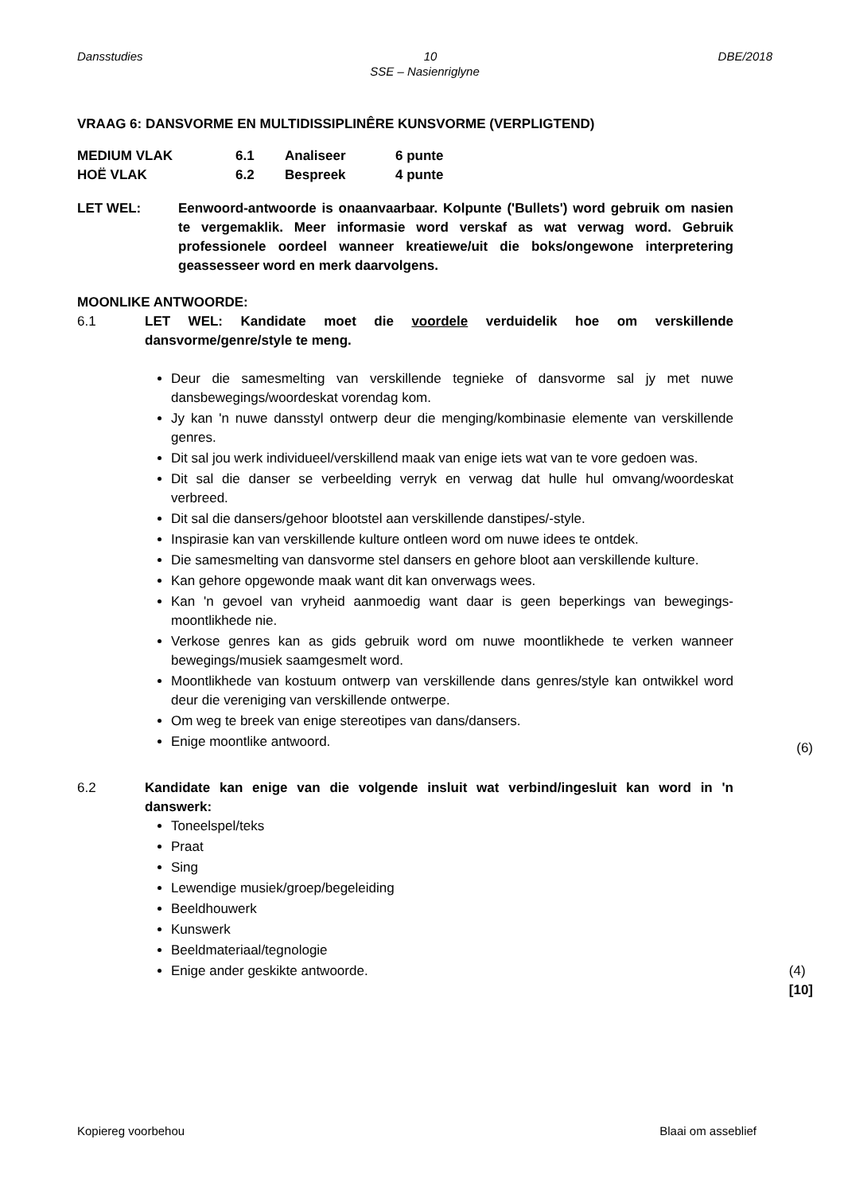Dansstudies 10 DBE/2018
SSE – Nasienriglyne
VRAAG 6: DANSVORME EN MULTIDISSIPLINÊRE KUNSVORME (VERPLIGTEND)
MEDIUM VLAK 6.1 Analiseer 6 punte
HOË VLAK 6.2 Bespreek 4 punte
LET WEL: Eenwoord-antwoorde is onaanvaarbaar. Kolpunte ('Bullets') word gebruik om nasien te vergemaklik. Meer informasie word verskaf as wat verwag word. Gebruik professionele oordeel wanneer kreatiewe/uit die boks/ongewone interpretering geassesseer word en merk daarvolgens.
MOONLIKE ANTWOORDE:
6.1 LET WEL: Kandidate moet die voordele verduidelik hoe om verskillende dansvorme/genre/style te meng.
Deur die samesmelting van verskillende tegnieke of dansvorme sal jy met nuwe dansbewegings/woordeskat vorendag kom.
Jy kan 'n nuwe dansstyl ontwerp deur die menging/kombinasie elemente van verskillende genres.
Dit sal jou werk individueel/verskillend maak van enige iets wat van te vore gedoen was.
Dit sal die danser se verbeelding verryk en verwag dat hulle hul omvang/woordeskat verbreed.
Dit sal die dansers/gehoor blootstel aan verskillende danstipes/-style.
Inspirasie kan van verskillende kulture ontleen word om nuwe idees te ontdek.
Die samesmelting van dansvorme stel dansers en gehore bloot aan verskillende kulture.
Kan gehore opgewonde maak want dit kan onverwags wees.
Kan 'n gevoel van vryheid aanmoedig want daar is geen beperkings van bewegings-moontlikhede nie.
Verkose genres kan as gids gebruik word om nuwe moontlikhede te verken wanneer bewegings/musiek saamgesmelt word.
Moontlikhede van kostuum ontwerp van verskillende dans genres/style kan ontwikkel word deur die vereniging van verskillende ontwerpe.
Om weg te breek van enige stereotipes van dans/dansers.
Enige moontlike antwoord. (6)
6.2 Kandidate kan enige van die volgende insluit wat verbind/ingesluit kan word in 'n danswerk:
Toneelspel/teks
Praat
Sing
Lewendige musiek/groep/begeleiding
Beeldhouwerk
Kunswerk
Beeldmateriaal/tegnologie
Enige ander geskikte antwoorde. (4)
[10]
Kopiereg voorbehou Blaai om asseblief